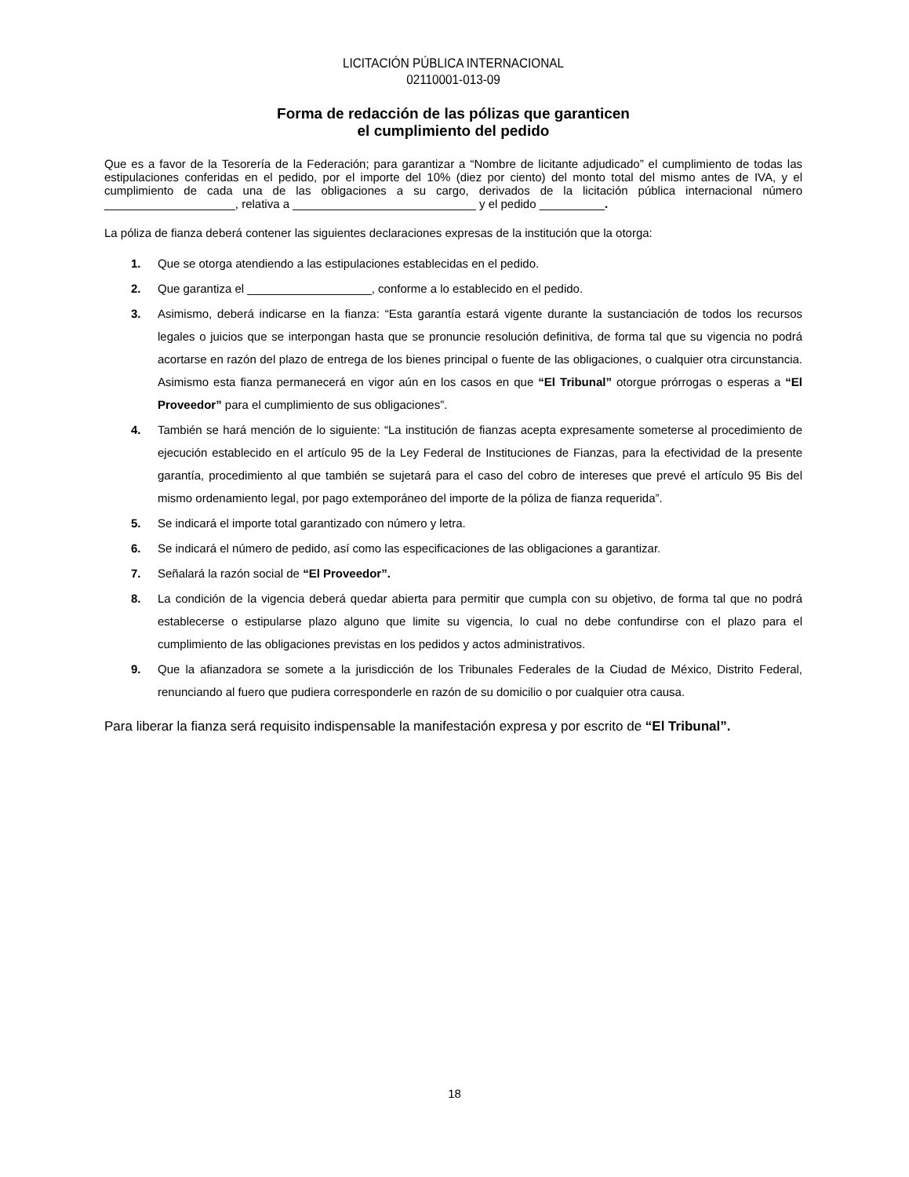LICITACIÓN PÚBLICA INTERNACIONAL
02110001-013-09
Forma de redacción de las pólizas que garanticen
el cumplimiento del pedido
Que es a favor de la Tesorería de la Federación; para garantizar a “Nombre de licitante adjudicado” el cumplimiento de todas las estipulaciones conferidas en el pedido, por el importe del 10% (diez por ciento) del monto total del mismo antes de IVA, y el cumplimiento de cada una de las obligaciones a su cargo, derivados de la licitación pública internacional número ____________________, relativa a ____________________________ y el pedido __________.
La póliza de fianza deberá contener las siguientes declaraciones expresas de la institución que la otorga:
1. Que se otorga atendiendo a las estipulaciones establecidas en el pedido.
2. Que garantiza el ___________________, conforme a lo establecido en el pedido.
3. Asimismo, deberá indicarse en la fianza: “Esta garantía estará vigente durante la sustanciación de todos los recursos legales o juicios que se interpongan hasta que se pronuncie resolución definitiva, de forma tal que su vigencia no podrá acortarse en razón del plazo de entrega de los bienes principal o fuente de las obligaciones, o cualquier otra circunstancia. Asimismo esta fianza permanecerá en vigor aún en los casos en que “El Tribunal” otorgue prórrogas o esperas a “El Proveedor” para el cumplimiento de sus obligaciones”.
4. También se hará mención de lo siguiente: “La institución de fianzas acepta expresamente someterse al procedimiento de ejecución establecido en el artículo 95 de la Ley Federal de Instituciones de Fianzas, para la efectividad de la presente garantía, procedimiento al que también se sujetará para el caso del cobro de intereses que prevé el artículo 95 Bis del mismo ordenamiento legal, por pago extemporáneo del importe de la póliza de fianza requerida”.
5. Se indicará el importe total garantizado con número y letra.
6. Se indicará el número de pedido, así como las especificaciones de las obligaciones a garantizar.
7. Señalará la razón social de “El Proveedor”.
8. La condición de la vigencia deberá quedar abierta para permitir que cumpla con su objetivo, de forma tal que no podrá establecerse o estipularse plazo alguno que limite su vigencia, lo cual no debe confundirse con el plazo para el cumplimiento de las obligaciones previstas en los pedidos y actos administrativos.
9. Que la afianzadora se somete a la jurisdicción de los Tribunales Federales de la Ciudad de México, Distrito Federal, renunciando al fuero que pudiera corresponderle en razón de su domicilio o por cualquier otra causa.
Para liberar la fianza será requisito indispensable la manifestación expresa y por escrito de “El Tribunal”.
18